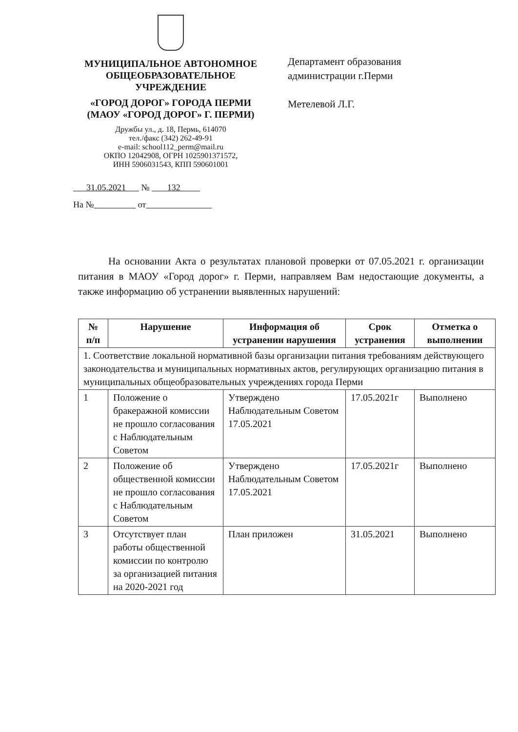МУНИЦИПАЛЬНОЕ АВТОНОМНОЕ ОБЩЕОБРАЗОВАТЕЛЬНОЕ УЧРЕЖДЕНИЕ
«ГОРОД ДОРОГ» ГОРОДА ПЕРМИ (МАОУ «ГОРОД ДОРОГ» Г. ПЕРМИ)
Дружбы ул., д. 18, Пермь, 614070
тел./факс (342) 262-49-91
e-mail: school112_perm@mail.ru
ОКПО 12042908, ОГРН 1025901371572,
ИНН 5906031543, КПП 590601001
31.05.2021 № 132
На № от
Департамент образования
администрации г.Перми
Метелевой Л.Г.
На основании Акта о результатах плановой проверки от 07.05.2021 г. организации питания в МАОУ «Город дорог» г. Перми, направляем Вам недостающие документы, а также информацию об устранении выявленных нарушений:
| № п/п | Нарушение | Информация об устранении нарушения | Срок устранения | Отметка о выполнении |
| --- | --- | --- | --- | --- |
| 1. Соответствие локальной нормативной базы организации питания требованиям действующего законодательства и муниципальных нормативных актов, регулирующих организацию питания в муниципальных общеобразовательных учреждениях города Перми | | | | |
| 1 | Положение о бракеражной комиссии не прошло согласования с Наблюдательным Советом | Утверждено Наблюдательным Советом 17.05.2021 | 17.05.2021г | Выполнено |
| 2 | Положение об общественной комиссии не прошло согласования с Наблюдательным Советом | Утверждено Наблюдательным Советом 17.05.2021 | 17.05.2021г | Выполнено |
| 3 | Отсутствует план работы общественной комиссии по контролю за организацией питания на 2020-2021 год | План приложен | 31.05.2021 | Выполнено |